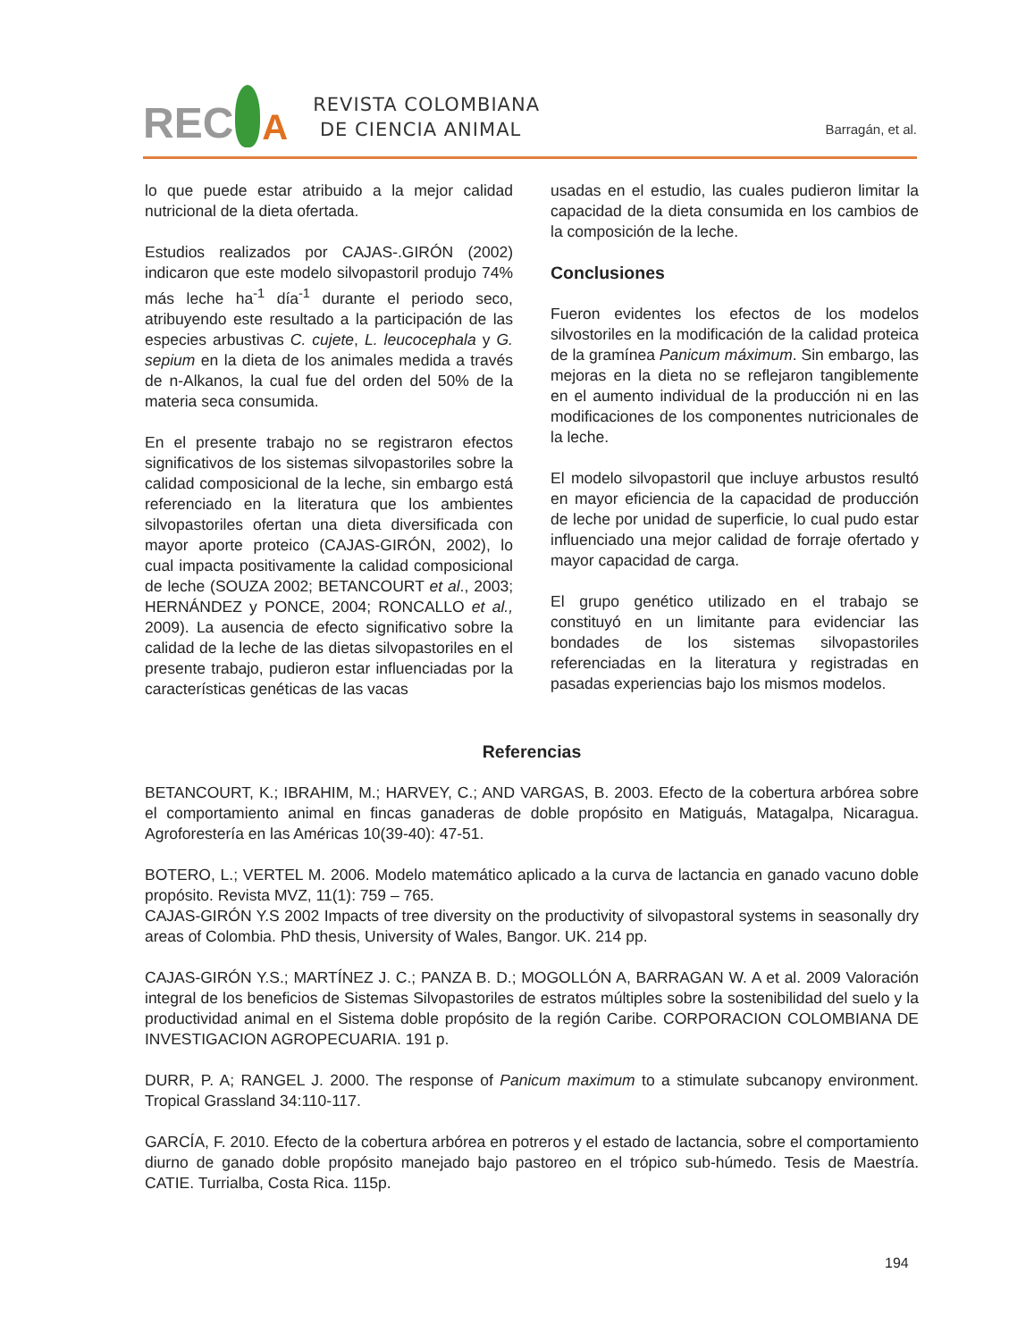REC
A
REVISTA COLOMBIANA
DE CIENCIA ANIMAL
Barragán, et al.
lo que puede estar atribuido a la mejor calidad nutricional de la dieta ofertada.
Estudios realizados por CAJAS-.GIRÓN (2002) indicaron que este modelo silvopastoril produjo 74% más leche ha<sup>-1</sup> día<sup>-1</sup> durante el periodo seco, atribuyendo este resultado a la participación de las especies arbustivas C. cujete, L. leucocephala y G. sepium en la dieta de los animales medida a través de n-Alkanos, la cual fue del orden del 50% de la materia seca consumida.
En el presente trabajo no se registraron efectos significativos de los sistemas silvopastoriles sobre la calidad composicional de la leche, sin embargo está referenciado en la literatura que los ambientes silvopastoriles ofertan una dieta diversificada con mayor aporte proteico (CAJAS-GIRÓN, 2002), lo cual impacta positivamente la calidad composicional de leche (SOUZA 2002; BETANCOURT et al., 2003; HERNÁNDEZ y PONCE, 2004; RONCALLO et al., 2009). La ausencia de efecto significativo sobre la calidad de la leche de las dietas silvopastoriles en el presente trabajo, pudieron estar influenciadas por la características genéticas de las vacas
usadas en el estudio, las cuales pudieron limitar la capacidad de la dieta consumida en los cambios de la composición de la leche.
Conclusiones
Fueron evidentes los efectos de los modelos silvostoriles en la modificación de la calidad proteica de la gramínea Panicum máximum. Sin embargo, las mejoras en la dieta no se reflejaron tangiblemente en el aumento individual de la producción ni en las modificaciones de los componentes nutricionales de la leche.
El modelo silvopastoril que incluye arbustos resultó en mayor eficiencia de la capacidad de producción de leche por unidad de superficie, lo cual pudo estar influenciado una mejor calidad de forraje ofertado y mayor capacidad de carga.
El grupo genético utilizado en el trabajo se constituyó en un limitante para evidenciar las bondades de los sistemas silvopastoriles referenciadas en la literatura y registradas en pasadas experiencias bajo los mismos modelos.
Referencias
BETANCOURT, K.; IBRAHIM, M.; HARVEY, C.; AND VARGAS, B. 2003. Efecto de la cobertura arbórea sobre el comportamiento animal en fincas ganaderas de doble propósito en Matiguás, Matagalpa, Nicaragua. Agroforestería en las Américas 10(39-40): 47-51.
BOTERO, L.; VERTEL M. 2006. Modelo matemático aplicado a la curva de lactancia en ganado vacuno doble propósito. Revista MVZ, 11(1): 759 – 765.
CAJAS-GIRÓN Y.S 2002 Impacts of tree diversity on the productivity of silvopastoral systems in seasonally dry areas of Colombia. PhD thesis, University of Wales, Bangor. UK. 214 pp.
CAJAS-GIRÓN Y.S.; MARTÍNEZ J. C.; PANZA B. D.; MOGOLLÓN A, BARRAGAN W. A et al. 2009 Valoración integral de los beneficios de Sistemas Silvopastoriles de estratos múltiples sobre la sostenibilidad del suelo y la productividad animal en el Sistema doble propósito de la región Caribe. CORPORACION COLOMBIANA DE INVESTIGACION AGROPECUARIA. 191 p.
DURR, P. A; RANGEL J. 2000. The response of Panicum maximum to a stimulate subcanopy environment. Tropical Grassland 34:110-117.
GARCÍA, F. 2010. Efecto de la cobertura arbórea en potreros y el estado de lactancia, sobre el comportamiento diurno de ganado doble propósito manejado bajo pastoreo en el trópico sub-húmedo. Tesis de Maestría. CATIE. Turrialba, Costa Rica. 115p.
194